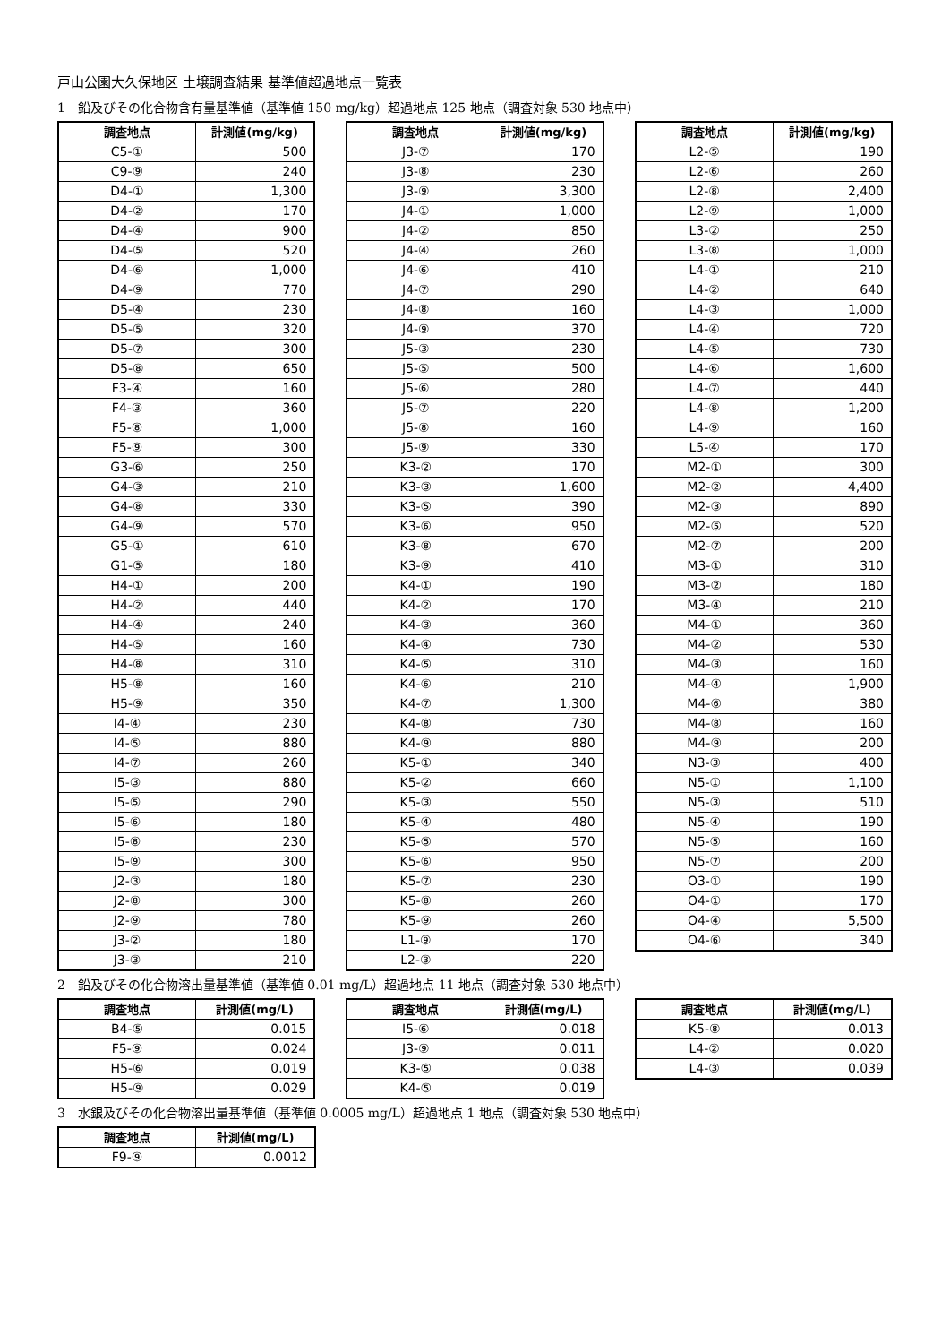戸山公園大久保地区 土壌調査結果 基準値超過地点一覧表
1　鉛及びその化合物含有量基準値（基準値 150 mg/kg）超過地点 125 地点（調査対象 530 地点中）
| 調査地点 | 計測値(mg/kg) |
| --- | --- |
| C5-① | 500 |
| C9-⑨ | 240 |
| D4-① | 1,300 |
| D4-② | 170 |
| D4-④ | 900 |
| D4-⑤ | 520 |
| D4-⑥ | 1,000 |
| D4-⑨ | 770 |
| D5-④ | 230 |
| D5-⑤ | 320 |
| D5-⑦ | 300 |
| D5-⑧ | 650 |
| F3-④ | 160 |
| F4-③ | 360 |
| F5-⑧ | 1,000 |
| F5-⑨ | 300 |
| G3-⑥ | 250 |
| G4-③ | 210 |
| G4-⑧ | 330 |
| G4-⑨ | 570 |
| G5-① | 610 |
| G1-⑤ | 180 |
| H4-① | 200 |
| H4-② | 440 |
| H4-④ | 240 |
| H4-⑤ | 160 |
| H4-⑧ | 310 |
| H5-⑧ | 160 |
| H5-⑨ | 350 |
| I4-④ | 230 |
| I4-⑤ | 880 |
| I4-⑦ | 260 |
| I5-③ | 880 |
| I5-⑤ | 290 |
| I5-⑥ | 180 |
| I5-⑧ | 230 |
| I5-⑨ | 300 |
| J2-③ | 180 |
| J2-⑧ | 300 |
| J2-⑨ | 780 |
| J3-② | 180 |
| J3-③ | 210 |
| 調査地点 | 計測値(mg/kg) |
| --- | --- |
| J3-⑦ | 170 |
| J3-⑧ | 230 |
| J3-⑨ | 3,300 |
| J4-① | 1,000 |
| J4-② | 850 |
| J4-④ | 260 |
| J4-⑥ | 410 |
| J4-⑦ | 290 |
| J4-⑧ | 160 |
| J4-⑨ | 370 |
| J5-③ | 230 |
| J5-⑤ | 500 |
| J5-⑥ | 280 |
| J5-⑦ | 220 |
| J5-⑧ | 160 |
| J5-⑨ | 330 |
| K3-② | 170 |
| K3-③ | 1,600 |
| K3-⑤ | 390 |
| K3-⑥ | 950 |
| K3-⑧ | 670 |
| K3-⑨ | 410 |
| K4-① | 190 |
| K4-② | 170 |
| K4-③ | 360 |
| K4-④ | 730 |
| K4-⑤ | 310 |
| K4-⑥ | 210 |
| K4-⑦ | 1,300 |
| K4-⑧ | 730 |
| K4-⑨ | 880 |
| K5-① | 340 |
| K5-② | 660 |
| K5-③ | 550 |
| K5-④ | 480 |
| K5-⑤ | 570 |
| K5-⑥ | 950 |
| K5-⑦ | 230 |
| K5-⑧ | 260 |
| K5-⑨ | 260 |
| L1-⑨ | 170 |
| L2-③ | 220 |
| 調査地点 | 計測値(mg/kg) |
| --- | --- |
| L2-⑤ | 190 |
| L2-⑥ | 260 |
| L2-⑧ | 2,400 |
| L2-⑨ | 1,000 |
| L3-② | 250 |
| L3-⑧ | 1,000 |
| L4-① | 210 |
| L4-② | 640 |
| L4-③ | 1,000 |
| L4-④ | 720 |
| L4-⑤ | 730 |
| L4-⑥ | 1,600 |
| L4-⑦ | 440 |
| L4-⑧ | 1,200 |
| L4-⑨ | 160 |
| L5-④ | 170 |
| M2-① | 300 |
| M2-② | 4,400 |
| M2-③ | 890 |
| M2-⑤ | 520 |
| M2-⑦ | 200 |
| M3-① | 310 |
| M3-② | 180 |
| M3-④ | 210 |
| M4-① | 360 |
| M4-② | 530 |
| M4-③ | 160 |
| M4-④ | 1,900 |
| M4-⑥ | 380 |
| M4-⑧ | 160 |
| M4-⑨ | 200 |
| N3-③ | 400 |
| N5-① | 1,100 |
| N5-③ | 510 |
| N5-④ | 190 |
| N5-⑤ | 160 |
| N5-⑦ | 200 |
| O3-① | 190 |
| O4-① | 170 |
| O4-④ | 5,500 |
| O4-⑥ | 340 |
2　鉛及びその化合物溶出量基準値（基準値 0.01 mg/L）超過地点 11 地点（調査対象 530 地点中）
| 調査地点 | 計測値(mg/L) |
| --- | --- |
| B4-⑤ | 0.015 |
| F5-⑨ | 0.024 |
| H5-⑥ | 0.019 |
| H5-⑨ | 0.029 |
| 調査地点 | 計測値(mg/L) |
| --- | --- |
| I5-⑥ | 0.018 |
| J3-⑨ | 0.011 |
| K3-⑤ | 0.038 |
| K4-⑤ | 0.019 |
| 調査地点 | 計測値(mg/L) |
| --- | --- |
| K5-⑧ | 0.013 |
| L4-② | 0.020 |
| L4-③ | 0.039 |
3　水銀及びその化合物溶出量基準値（基準値 0.0005 mg/L）超過地点 1 地点（調査対象 530 地点中）
| 調査地点 | 計測値(mg/L) |
| --- | --- |
| F9-⑨ | 0.0012 |